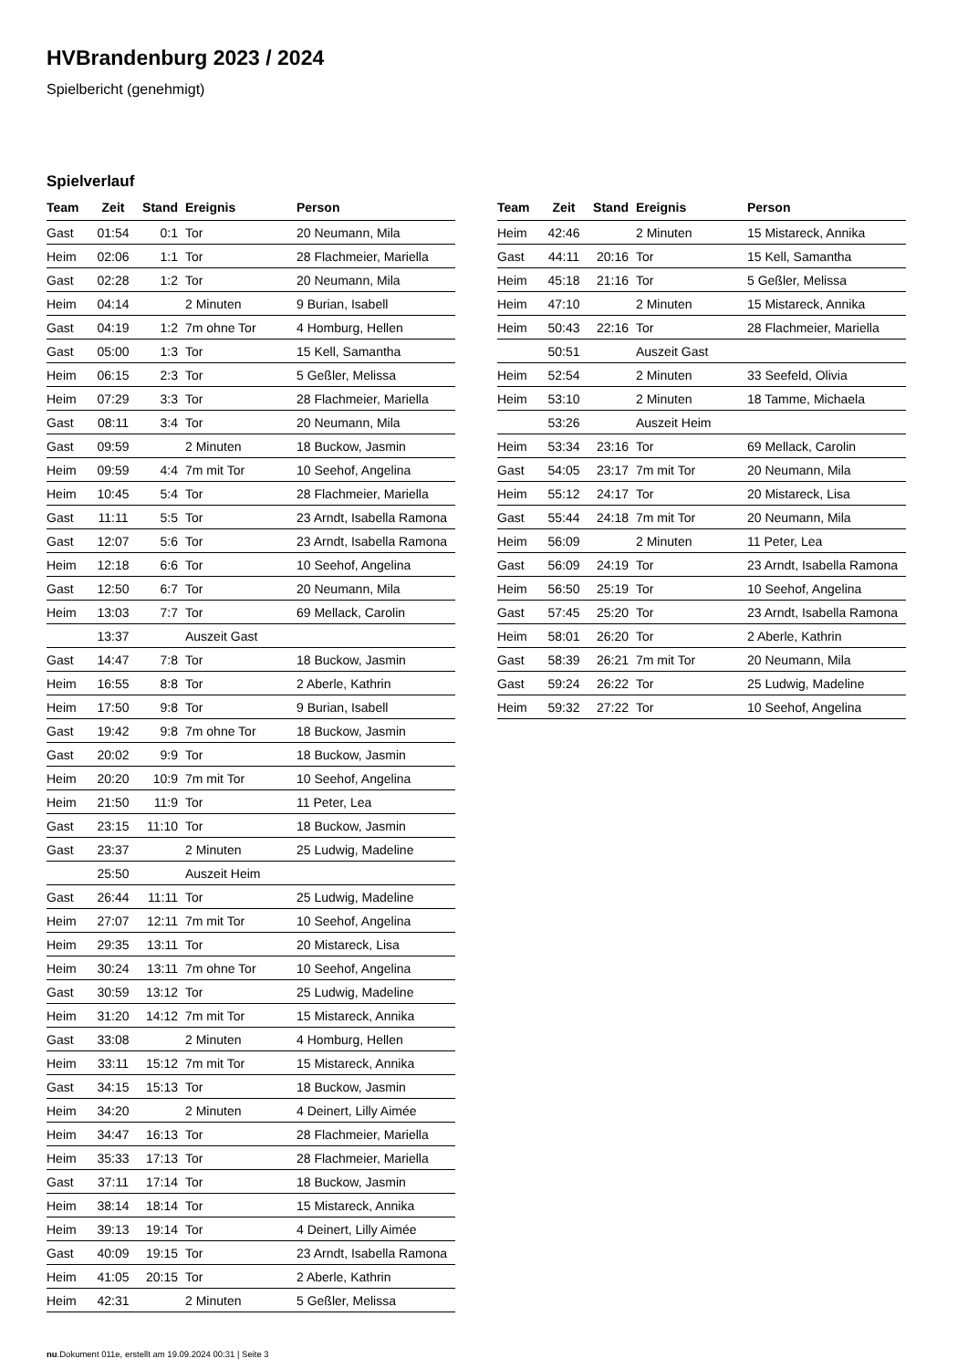HVBrandenburg 2023 / 2024
Spielbericht (genehmigt)
Spielverlauf
| Team | Zeit | Stand | Ereignis | Person |
| --- | --- | --- | --- | --- |
| Gast | 01:54 | 0:1 | Tor | 20 Neumann, Mila |
| Heim | 02:06 | 1:1 | Tor | 28 Flachmeier, Mariella |
| Gast | 02:28 | 1:2 | Tor | 20 Neumann, Mila |
| Heim | 04:14 | | 2 Minuten | 9 Burian, Isabell |
| Gast | 04:19 | 1:2 | 7m ohne Tor | 4 Homburg, Hellen |
| Gast | 05:00 | 1:3 | Tor | 15 Kell, Samantha |
| Heim | 06:15 | 2:3 | Tor | 5 Geßler, Melissa |
| Heim | 07:29 | 3:3 | Tor | 28 Flachmeier, Mariella |
| Gast | 08:11 | 3:4 | Tor | 20 Neumann, Mila |
| Gast | 09:59 | | 2 Minuten | 18 Buckow, Jasmin |
| Heim | 09:59 | 4:4 | 7m mit Tor | 10 Seehof, Angelina |
| Heim | 10:45 | 5:4 | Tor | 28 Flachmeier, Mariella |
| Gast | 11:11 | 5:5 | Tor | 23 Arndt, Isabella Ramona |
| Gast | 12:07 | 5:6 | Tor | 23 Arndt, Isabella Ramona |
| Heim | 12:18 | 6:6 | Tor | 10 Seehof, Angelina |
| Gast | 12:50 | 6:7 | Tor | 20 Neumann, Mila |
| Heim | 13:03 | 7:7 | Tor | 69 Mellack, Carolin |
| | 13:37 | | Auszeit Gast | |
| Gast | 14:47 | 7:8 | Tor | 18 Buckow, Jasmin |
| Heim | 16:55 | 8:8 | Tor | 2 Aberle, Kathrin |
| Heim | 17:50 | 9:8 | Tor | 9 Burian, Isabell |
| Gast | 19:42 | 9:8 | 7m ohne Tor | 18 Buckow, Jasmin |
| Gast | 20:02 | 9:9 | Tor | 18 Buckow, Jasmin |
| Heim | 20:20 | 10:9 | 7m mit Tor | 10 Seehof, Angelina |
| Heim | 21:50 | 11:9 | Tor | 11 Peter, Lea |
| Gast | 23:15 | 11:10 | Tor | 18 Buckow, Jasmin |
| Gast | 23:37 | | 2 Minuten | 25 Ludwig, Madeline |
| | 25:50 | | Auszeit Heim | |
| Gast | 26:44 | 11:11 | Tor | 25 Ludwig, Madeline |
| Heim | 27:07 | 12:11 | 7m mit Tor | 10 Seehof, Angelina |
| Heim | 29:35 | 13:11 | Tor | 20 Mistareck, Lisa |
| Heim | 30:24 | 13:11 | 7m ohne Tor | 10 Seehof, Angelina |
| Gast | 30:59 | 13:12 | Tor | 25 Ludwig, Madeline |
| Heim | 31:20 | 14:12 | 7m mit Tor | 15 Mistareck, Annika |
| Gast | 33:08 | | 2 Minuten | 4 Homburg, Hellen |
| Heim | 33:11 | 15:12 | 7m mit Tor | 15 Mistareck, Annika |
| Gast | 34:15 | 15:13 | Tor | 18 Buckow, Jasmin |
| Heim | 34:20 | | 2 Minuten | 4 Deinert, Lilly Aimée |
| Heim | 34:47 | 16:13 | Tor | 28 Flachmeier, Mariella |
| Heim | 35:33 | 17:13 | Tor | 28 Flachmeier, Mariella |
| Gast | 37:11 | 17:14 | Tor | 18 Buckow, Jasmin |
| Heim | 38:14 | 18:14 | Tor | 15 Mistareck, Annika |
| Heim | 39:13 | 19:14 | Tor | 4 Deinert, Lilly Aimée |
| Gast | 40:09 | 19:15 | Tor | 23 Arndt, Isabella Ramona |
| Heim | 41:05 | 20:15 | Tor | 2 Aberle, Kathrin |
| Heim | 42:31 | | 2 Minuten | 5 Geßler, Melissa |
| Team | Zeit | Stand | Ereignis | Person |
| --- | --- | --- | --- | --- |
| Heim | 42:46 | | 2 Minuten | 15 Mistareck, Annika |
| Gast | 44:11 | 20:16 | Tor | 15 Kell, Samantha |
| Heim | 45:18 | 21:16 | Tor | 5 Geßler, Melissa |
| Heim | 47:10 | | 2 Minuten | 15 Mistareck, Annika |
| Heim | 50:43 | 22:16 | Tor | 28 Flachmeier, Mariella |
| | 50:51 | | Auszeit Gast | |
| Heim | 52:54 | | 2 Minuten | 33 Seefeld, Olivia |
| Heim | 53:10 | | 2 Minuten | 18 Tamme, Michaela |
| | 53:26 | | Auszeit Heim | |
| Heim | 53:34 | 23:16 | Tor | 69 Mellack, Carolin |
| Gast | 54:05 | 23:17 | 7m mit Tor | 20 Neumann, Mila |
| Heim | 55:12 | 24:17 | Tor | 20 Mistareck, Lisa |
| Gast | 55:44 | 24:18 | 7m mit Tor | 20 Neumann, Mila |
| Heim | 56:09 | | 2 Minuten | 11 Peter, Lea |
| Gast | 56:09 | 24:19 | Tor | 23 Arndt, Isabella Ramona |
| Heim | 56:50 | 25:19 | Tor | 10 Seehof, Angelina |
| Gast | 57:45 | 25:20 | Tor | 23 Arndt, Isabella Ramona |
| Heim | 58:01 | 26:20 | Tor | 2 Aberle, Kathrin |
| Gast | 58:39 | 26:21 | 7m mit Tor | 20 Neumann, Mila |
| Gast | 59:24 | 26:22 | Tor | 25 Ludwig, Madeline |
| Heim | 59:32 | 27:22 | Tor | 10 Seehof, Angelina |
nu.Dokument 011e, erstellt am 19.09.2024 00:31 | Seite 3